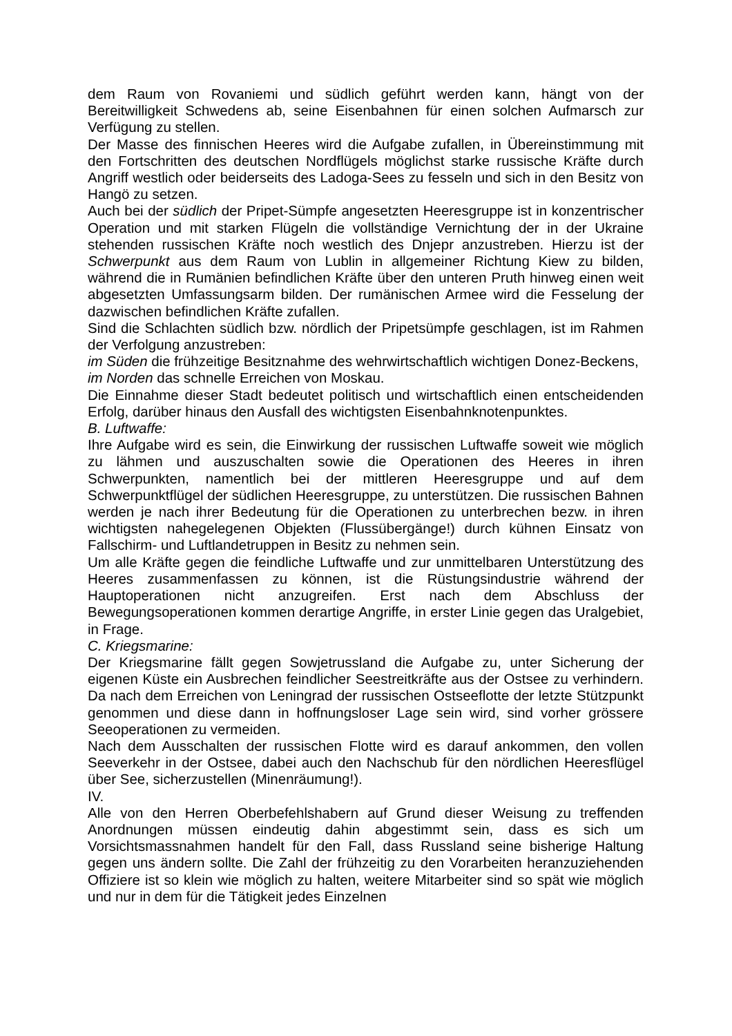dem Raum von Rovaniemi und südlich geführt werden kann, hängt von der Bereitwilligkeit Schwedens ab, seine Eisenbahnen für einen solchen Aufmarsch zur Verfügung zu stellen.
Der Masse des finnischen Heeres wird die Aufgabe zufallen, in Übereinstimmung mit den Fortschritten des deutschen Nordflügels möglichst starke russische Kräfte durch Angriff westlich oder beiderseits des Ladoga-Sees zu fesseln und sich in den Besitz von Hangö zu setzen.
Auch bei der südlich der Pripet-Sümpfe angesetzten Heeresgruppe ist in konzentrischer Operation und mit starken Flügeln die vollständige Vernichtung der in der Ukraine stehenden russischen Kräfte noch westlich des Dnjepr anzustreben. Hierzu ist der Schwerpunkt aus dem Raum von Lublin in allgemeiner Richtung Kiew zu bilden, während die in Rumänien befindlichen Kräfte über den unteren Pruth hinweg einen weit abgesetzten Umfassungsarm bilden. Der rumänischen Armee wird die Fesselung der dazwischen befindlichen Kräfte zufallen.
Sind die Schlachten südlich bzw. nördlich der Pripetsümpfe geschlagen, ist im Rahmen der Verfolgung anzustreben:
im Süden die frühzeitige Besitznahme des wehrwirtschaftlich wichtigen Donez-Beckens,
im Norden das schnelle Erreichen von Moskau.
Die Einnahme dieser Stadt bedeutet politisch und wirtschaftlich einen entscheidenden Erfolg, darüber hinaus den Ausfall des wichtigsten Eisenbahnknotenpunktes.
B. Luftwaffe:
Ihre Aufgabe wird es sein, die Einwirkung der russischen Luftwaffe soweit wie möglich zu lähmen und auszuschalten sowie die Operationen des Heeres in ihren Schwerpunkten, namentlich bei der mittleren Heeresgruppe und auf dem Schwerpunktflügel der südlichen Heeresgruppe, zu unterstützen. Die russischen Bahnen werden je nach ihrer Bedeutung für die Operationen zu unterbrechen bezw. in ihren wichtigsten nahegelegenen Objekten (Flussübergänge!) durch kühnen Einsatz von Fallschirm- und Luftlandetruppen in Besitz zu nehmen sein.
Um alle Kräfte gegen die feindliche Luftwaffe und zur unmittelbaren Unterstützung des Heeres zusammenfassen zu können, ist die Rüstungsindustrie während der Hauptoperationen nicht anzugreifen. Erst nach dem Abschluss der Bewegungsoperationen kommen derartige Angriffe, in erster Linie gegen das Uralgebiet, in Frage.
C. Kriegsmarine:
Der Kriegsmarine fällt gegen Sowjetrussland die Aufgabe zu, unter Sicherung der eigenen Küste ein Ausbrechen feindlicher Seestreitkräfte aus der Ostsee zu verhindern. Da nach dem Erreichen von Leningrad der russischen Ostseeflotte der letzte Stützpunkt genommen und diese dann in hoffnungsloser Lage sein wird, sind vorher grössere Seeoperationen zu vermeiden.
Nach dem Ausschalten der russischen Flotte wird es darauf ankommen, den vollen Seeverkehr in der Ostsee, dabei auch den Nachschub für den nördlichen Heeresflügel über See, sicherzustellen (Minenräumung!).
IV.
Alle von den Herren Oberbefehlshabern auf Grund dieser Weisung zu treffenden Anordnungen müssen eindeutig dahin abgestimmt sein, dass es sich um Vorsichtsmassnahmen handelt für den Fall, dass Russland seine bisherige Haltung gegen uns ändern sollte. Die Zahl der frühzeitig zu den Vorarbeiten heranzuziehenden Offiziere ist so klein wie möglich zu halten, weitere Mitarbeiter sind so spät wie möglich und nur in dem für die Tätigkeit jedes Einzelnen